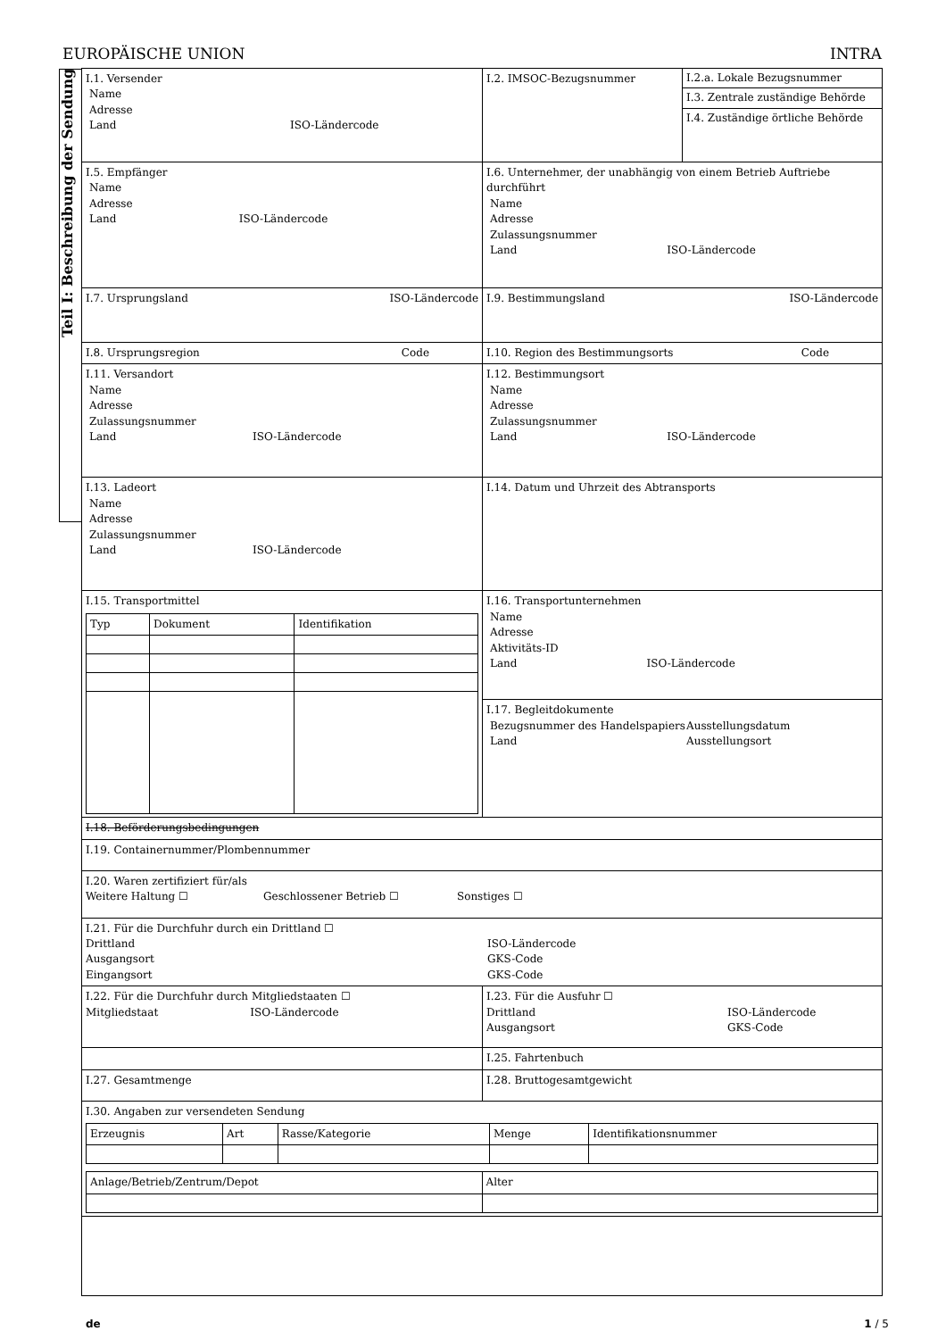EUROPÄISCHE UNION INTRA
Teil I: Beschreibung der Sendung
| I.1. Versender Name Adresse Land ISO-Ländercode | I.2. IMSOC-Bezugsnummer | I.2.a. Lokale Bezugsnummer I.3. Zentrale zuständige Behörde I.4. Zuständige örtliche Behörde |
| I.5. Empfänger Name Adresse Land ISO-Ländercode | I.6. Unternehmer, der unabhängig von einem Betrieb Auftriebe durchführt Name Adresse Zulassungsnummer Land ISO-Ländercode | |
| I.7. Ursprungsland ISO-Ländercode | I.9. Bestimmungsland ISO-Ländercode | |
| I.8. Ursprungsregion Code | I.10. Region des Bestimmungsorts Code | |
| I.11. Versandort Name Adresse Zulassungsnummer Land ISO-Ländercode | I.12. Bestimmungsort Name Adresse Zulassungsnummer Land ISO-Ländercode | |
| I.13. Ladeort Name Adresse Zulassungsnummer Land ISO-Ländercode | I.14. Datum und Uhrzeit des Abtransports | |
| I.15. Transportmittel / Typ / Dokument / Identifikation / | I.16. Transportunternehmen Name Adresse Aktivitäts-ID Land ISO-Ländercode | |
| | I.17. Begleitdokumente Bezugsnummer des Handelspapiers Land Ausstellungsdatum Ausstellungsort | |
| I.18. Beförderungsbedingungen | | |
| I.19. Containernummer/Plombennummer | | |
| I.20. Waren zertifiziert für/als Weitere Haltung ☐ Geschlossener Betrieb ☐ Sonstiges ☐ | | |
| I.21. Für die Durchfuhr durch ein Drittland ☐ Drittland Ausgangsort Eingangsort ISO-Ländercode GKS-Code GKS-Code | | |
| I.22. Für die Durchfuhr durch Mitgliedstaaten ☐ Mitgliedstaat ISO-Ländercode | I.23. Für die Ausfuhr ☐ Drittland Ausgangsort ISO-Ländercode GKS-Code | |
| | I.25. Fahrtenbuch | |
| I.27. Gesamtmenge | I.28. Bruttogesamtgewicht | |
| I.30. Angaben zur versendeten Sendung / Erzeugnis / Art / Rasse/Kategorie / Menge / Identifikationsnummer / / Anlage/Betrieb/Zentrum/Depot / Alter / | | |
de 1 / 5